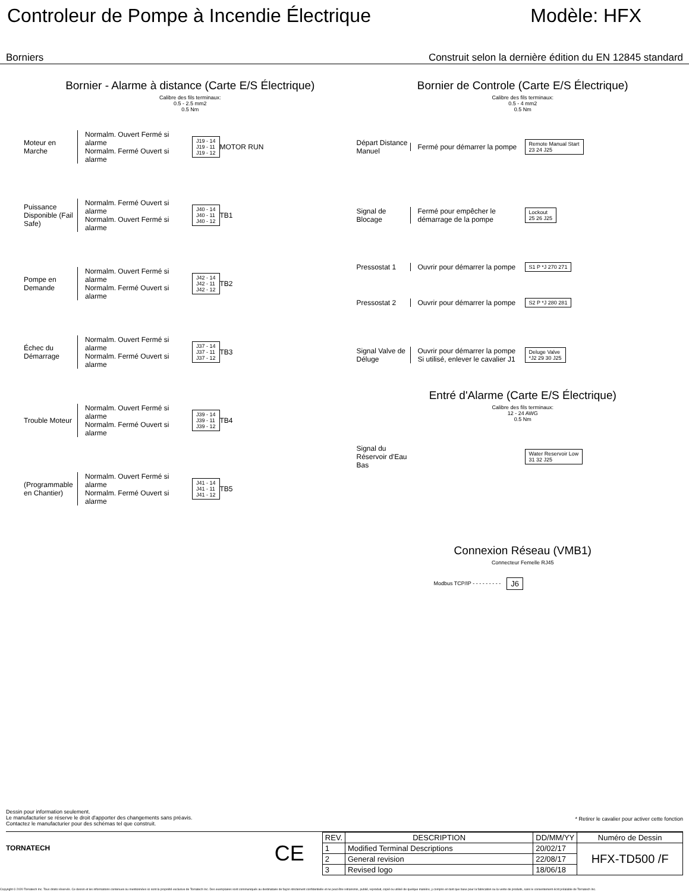Controleur de Pompe à Incendie Électrique
Modèle: HFX
Borniers Construit selon la dernière édition du EN 12845 standard
Bornier - Alarme à distance (Carte E/S Électrique)
Calibre des fils terminaux:
0.5 - 2.5 mm2
0.5 Nm
Moteur en Marche
Normalm. Ouvert Fermé si alarme
Normalm. Fermé Ouvert si alarme
J19 - 14
J19 - 11
J19 - 12
MOTOR RUN
Puissance Disponible (Fail Safe)
Normalm. Fermé Ouvert si alarme
Normalm. Ouvert Fermé si alarme
J40 - 14
J40 - 11
J40 - 12
TB1
Pompe en Demande
Normalm. Ouvert Fermé si alarme
Normalm. Fermé Ouvert si alarme
J42 - 14
J42 - 11
J42 - 12
TB2
Échec du Démarrage
Normalm. Ouvert Fermé si alarme
Normalm. Fermé Ouvert si alarme
J37 - 14
J37 - 11
J37 - 12
TB3
Trouble Moteur
Normalm. Ouvert Fermé si alarme
Normalm. Fermé Ouvert si alarme
J39 - 14
J39 - 11
J39 - 12
TB4
(Programmable en Chantier)
Normalm. Ouvert Fermé si alarme
Normalm. Fermé Ouvert si alarme
J41 - 14
J41 - 11
J41 - 12
TB5
Bornier de Controle (Carte E/S Électrique)
Calibre des fils terminaux:
0.5 - 4 mm2
0.5 Nm
Départ Distance Manuel
Fermé pour démarrer la pompe
Remote Manual Start
23 24 J25
Signal de Blocage
Fermé pour empêcher le démarrage de la pompe
Lockout
25 26 J25
Pressostat 1
Ouvrir pour démarrer la pompe
S1 P *J 270 271
Pressostat 2
Ouvrir pour démarrer la pompe
S2 P *J 280 281
Signal Valve de Déluge
Ouvrir pour démarrer la pompe
Si utilisé, enlever le cavalier J1
Deluge Valve
*J2 29 30 J25
Entré d'Alarme (Carte E/S Électrique)
Calibre des fils terminaux:
12 - 24 AWG
0.5 Nm
Signal du Réservoir d'Eau Bas
Water Reservoir Low
31 32 J25
Connexion Réseau (VMB1)
Connecteur Femelle RJ45
Modbus TCP/IP - - - - - - - - -
J6
Dessin pour information seulement.
Le manufacturier se réserve le droit d'apporter des changements sans préavis.
Contactez le manufacturier pour des schémas tel que construit.
* Retirer le cavalier pour activer cette fonction
TORNATECH
CE
| REV. | DESCRIPTION | DD/MM/YY | Numéro de Dessin |
| --- | --- | --- | --- |
| 1 | Modified Terminal Descriptions | 20/02/17 | HFX-TD500 /F |
| 2 | General revision | 22/08/17 | |
| 3 | Revised logo | 18/06/18 | |
Copyright © 2020 Tornatech Inc. Tous droits réservés. Ce dessin et les informations contenues ou mentionnées ici sont la propriété exclusive de Tornatech Inc. Des exemplaires sont communiqués au destinataire de façon strictement confidentielle et ne peut être retransmis, publié, reproduit, copié ou utilisé de quelque manière, y compris en tant que base pour la fabrication ou la vente de produits, sans le consentement écrit préalable de Tornatech Inc.